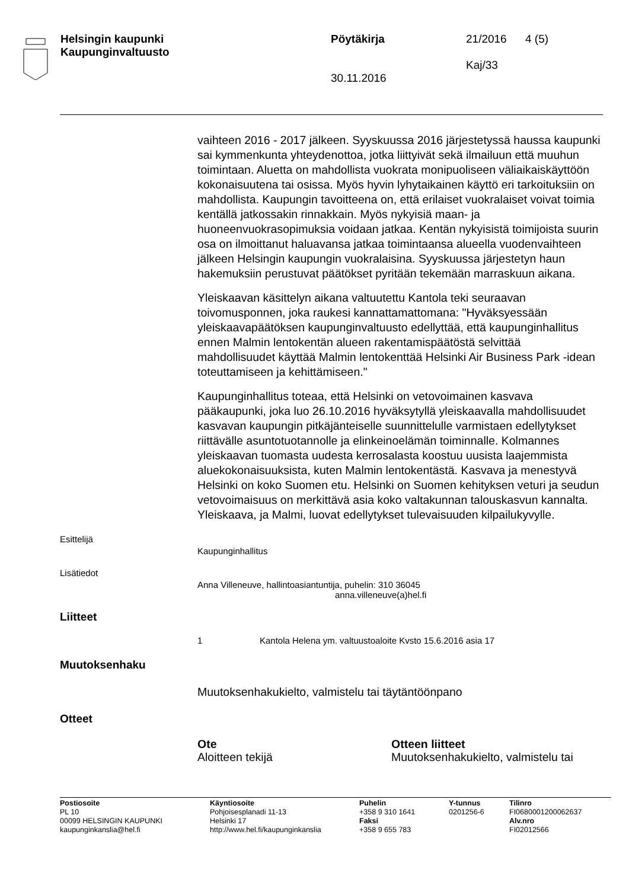Helsingin kaupunki
Kaupunginvaltuusto
Pöytäkirja
30.11.2016
21/2016
Kaj/33
4 (5)
vaihteen 2016 - 2017 jälkeen. Syyskuussa 2016 järjestetyssä haussa kaupunki sai kymmenkunta yhteydenottoa, jotka liittyivät sekä ilmailuun että muuhun toimintaan. Aluetta on mahdollista vuokrata monipuoliseen väliaikaiskäyttöön kokonaisuutena tai osissa. Myös hyvin lyhytaikainen käyttö eri tarkoituksiin on mahdollista. Kaupungin tavoitteena on, että erilaiset vuokralaiset voivat toimia kentällä jatkossakin rinnakkain. Myös nykyisiä maan- ja huoneenvuokrasopimuksia voidaan jatkaa. Kentän nykyisistä toimijoista suurin osa on ilmoittanut haluavansa jatkaa toimintaansa alueella vuodenvaihteen jälkeen Helsingin kaupungin vuokralaisina. Syyskuussa järjestetyn haun hakemuksiin perustuvat päätökset pyritään tekemään marraskuun aikana.
Yleiskaavan käsittelyn aikana valtuutettu Kantola teki seuraavan toivomusponnen, joka raukesi kannattamattomana: "Hyväksyessään yleiskaavapäätöksen kaupunginvaltuusto edellyttää, että kaupunginhallitus ennen Malmin lentokentän alueen rakentamispäätöstä selvittää mahdollisuudet käyttää Malmin lentokenttää Helsinki Air Business Park -idean toteuttamiseen ja kehittämiseen."
Kaupunginhallitus toteaa, että Helsinki on vetovoimainen kasvava pääkaupunki, joka luo 26.10.2016 hyväksytyllä yleiskaavalla mahdollisuudet kasvavan kaupungin pitkäjänteiselle suunnittelulle varmistaen edellytykset riittävälle asuntotuotannolle ja elinkeinoelämän toiminnalle. Kolmannes yleiskaavan tuomasta uudesta kerrosalasta koostuu uusista laajemmista aluekokonaisuuksista, kuten Malmin lentokentästä. Kasvava ja menestyvä Helsinki on koko Suomen etu. Helsinki on Suomen kehityksen veturi ja seudun vetovoimaisuus on merkittävä asia koko valtakunnan talouskasvun kannalta. Yleiskaava, ja Malmi, luovat edellytykset tulevaisuuden kilpailukyvylle.
Esittelijä
Kaupunginhallitus
Lisätiedot
Anna Villeneuve, hallintoasiantuntija, puhelin: 310 36045
anna.villeneuve(a)hel.fi
Liitteet
1 Kantola Helena ym. valtuustoaloite Kvsto 15.6.2016 asia 17
Muutoksenhaku
Muutoksenhakukielto, valmistelu tai täytäntöönpano
Otteet
Ote
Aloitteen tekijä
Otteen liitteet
Muutoksenhakukielto, valmistelu tai
Postiosoite
PL 10
00099 HELSINGIN KAUPUNKI
kaupunginkanslia@hel.fi
Käyntiosoite
Pohjoisesplanadi 11-13
Helsinki 17
http://www.hel.fi/kaupunginkanslia
Puhelin
+358 9 310 1641
Faksi
+358 9 655 783
Y-tunnus
0201256-6
Tilinro
FI0680001200062637
Alv.nro
FI02012566